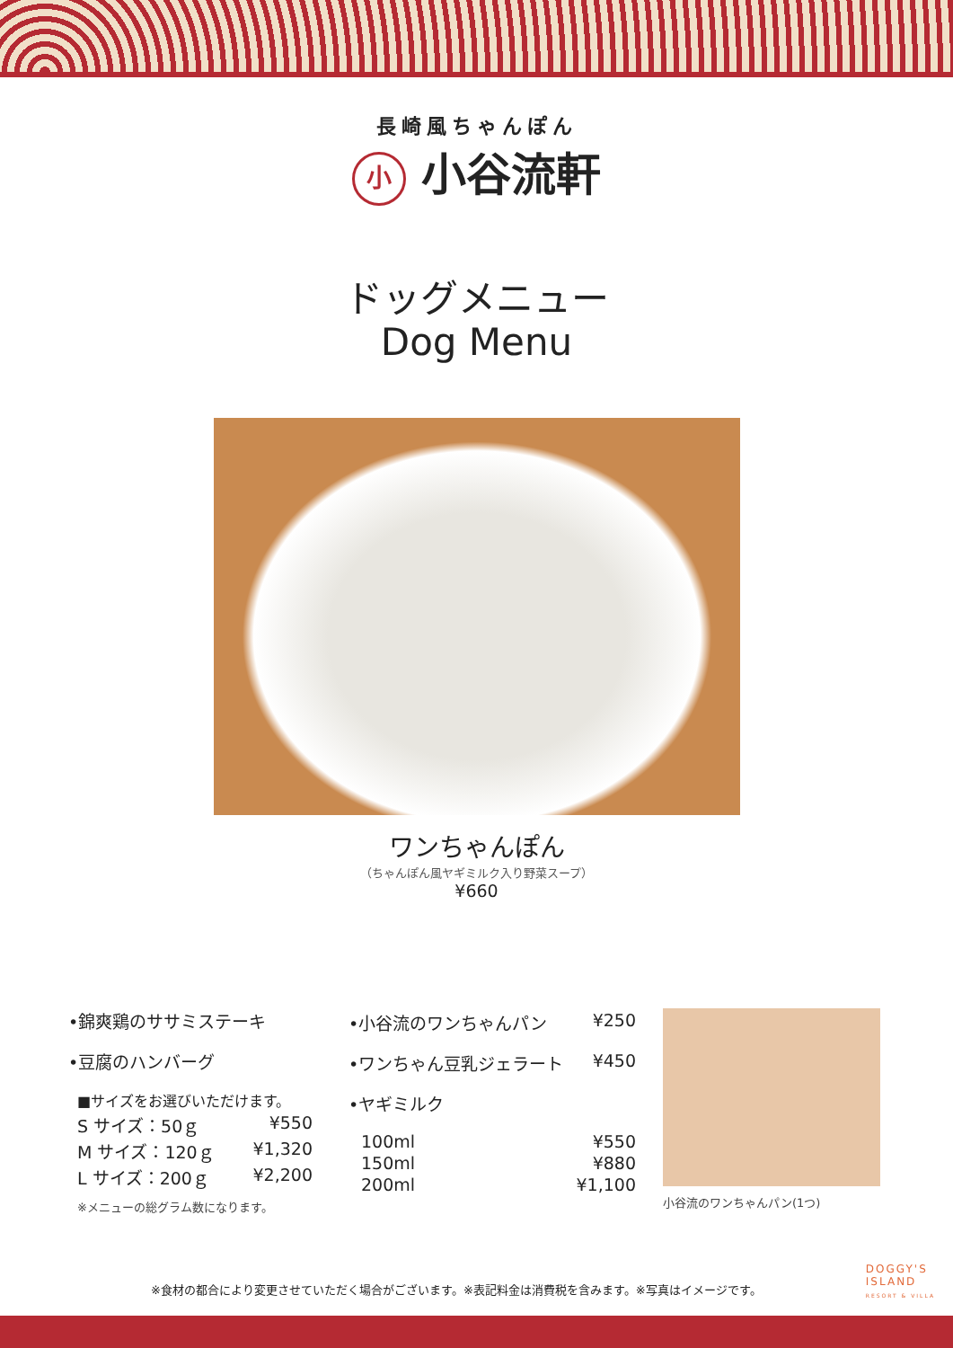長崎風ちゃんぽん
小 小谷流軒
ドッグメニュー
Dog Menu
ワンちゃんぽん
（ちゃんぽん風ヤギミルク入り野菜スープ）
¥660
•錦爽鶏のササミステーキ
•豆腐のハンバーグ
■サイズをお選びいただけます。
S サイズ：50ｇ ¥550
M サイズ：120ｇ ¥1,320
L サイズ：200ｇ ¥2,200
※メニューの総グラム数になります。
•小谷流のワンちゃんパン ¥250
•ワンちゃん豆乳ジェラート ¥450
•ヤギミルク
100ml ¥550
150ml ¥880
200ml ¥1,100
小谷流のワンちゃんパン(1つ)
※食材の都合により変更させていただく場合がございます。※表記料金は消費税を含みます。※写真はイメージです。
DOGGY'S
ISLAND
RESORT & VILLA